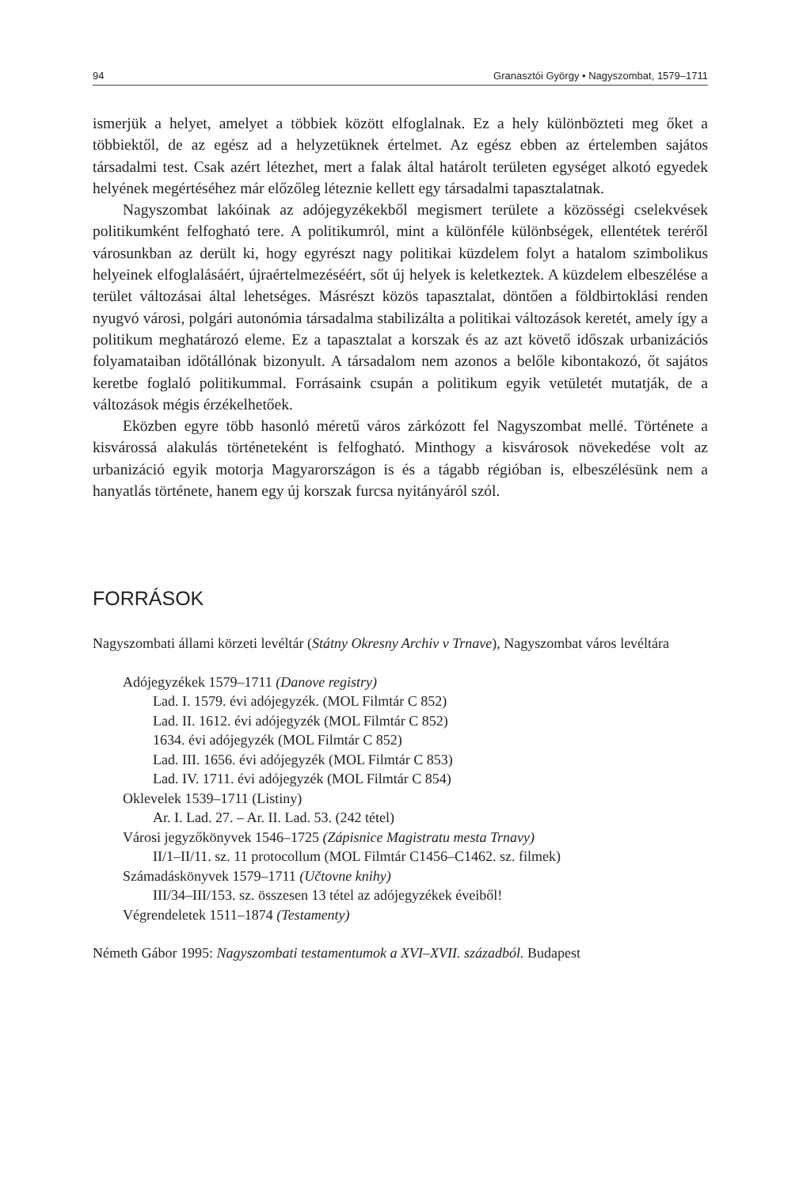94 Granasztói György • Nagyszombat, 1579–1711
ismerjük a helyet, amelyet a többiek között elfoglalnak. Ez a hely különbözteti meg őket a többiektől, de az egész ad a helyzetüknek értelmet. Az egész ebben az értelemben sajátos társadalmi test. Csak azért létezhet, mert a falak által határolt területen egységet alkotó egyedek helyének megértéséhez már előzőleg léteznie kellett egy társadalmi tapasztalatnak.
Nagyszombat lakóinak az adójegyzékekből megismert területe a közösségi cselekvések politikumként felfogható tere. A politikumról, mint a különféle különbségek, ellentétek teréről városunkban az derült ki, hogy egyrészt nagy politikai küzdelem folyt a hatalom szimbolikus helyeinek elfoglalásáért, újraértelmezéséért, sőt új helyek is keletkeztek. A küzdelem elbeszélése a terület változásai által lehetséges. Másrészt közös tapasztalat, döntően a földbirtoklási renden nyugvó városi, polgári autonómia társadalma stabilizálta a politikai változások keretét, amely így a politikum meghatározó eleme. Ez a tapasztalat a korszak és az azt követő időszak urbanizációs folyamataiban időtállónak bizonyult. A társadalom nem azonos a belőle kibontakozó, őt sajátos keretbe foglaló politikummal. Forrásaink csupán a politikum egyik vetületét mutatják, de a változások mégis érzékelhetőek.
Eközben egyre több hasonló méretű város zárkózott fel Nagyszombat mellé. Története a kisvárossá alakulás történeteként is felfogható. Minthogy a kisvárosok növekedése volt az urbanizáció egyik motorja Magyarországon is és a tágabb régióban is, elbeszélésünk nem a hanyatlás története, hanem egy új korszak furcsa nyitányáról szól.
FORRÁSOK
Nagyszombati állami körzeti levéltár (Státny Okresny Archiv v Trnave), Nagyszombat város levéltára
Adójegyzékek 1579–1711 (Danove registry)
Lad. I. 1579. évi adójegyzék. (MOL Filmtár C 852)
Lad. II. 1612. évi adójegyzék (MOL Filmtár C 852)
1634. évi adójegyzék (MOL Filmtár C 852)
Lad. III. 1656. évi adójegyzék (MOL Filmtár C 853)
Lad. IV. 1711. évi adójegyzék (MOL Filmtár C 854)
Oklevelek 1539–1711 (Listiny)
Ar. I. Lad. 27. – Ar. II. Lad. 53. (242 tétel)
Városi jegyzőkönyvek 1546–1725 (Zápisnice Magistratu mesta Trnavy)
II/1–II/11. sz. 11 protocollum (MOL Filmtár C1456–C1462. sz. filmek)
Számadáskönyvek 1579–1711 (Učtovne knihy)
III/34–III/153. sz. összesen 13 tétel az adójegyzékek éveiből!
Végrendeletek 1511–1874 (Testamenty)
Németh Gábor 1995: Nagyszombati testamentumok a XVI–XVII. századból. Budapest